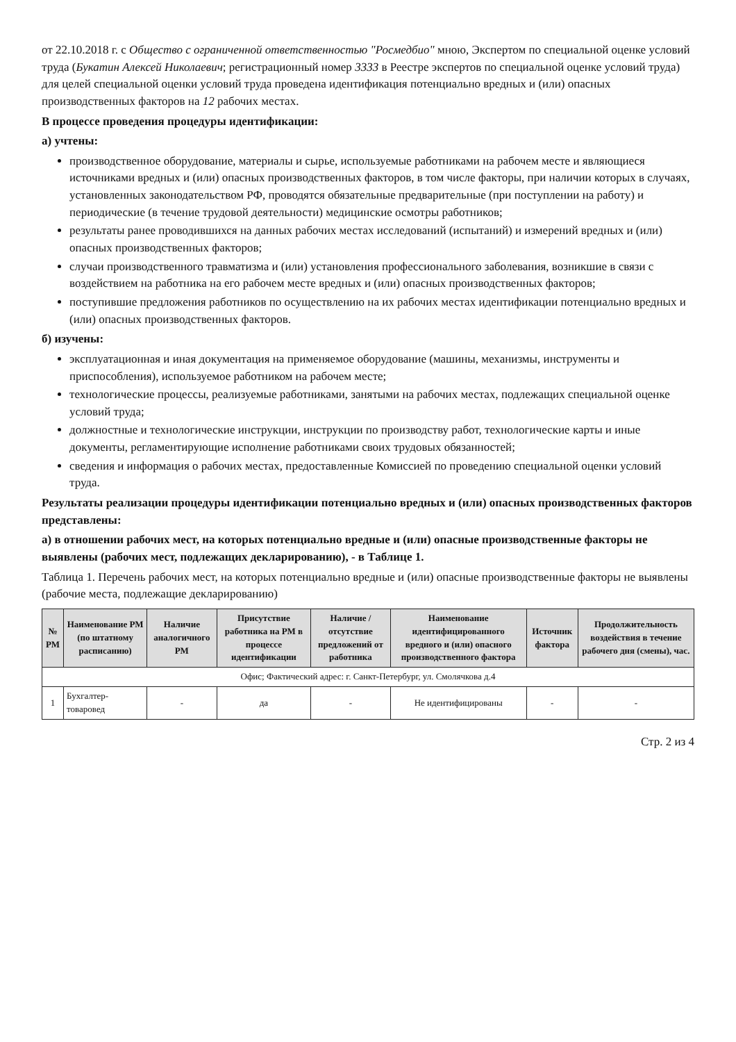от 22.10.2018 г. с Общество с ограниченной ответственностью "Росмедбио" мною, Экспертом по специальной оценке условий труда (Букатин Алексей Николаевич; регистрационный номер 3333 в Реестре экспертов по специальной оценке условий труда) для целей специальной оценки условий труда проведена идентификация потенциально вредных и (или) опасных производственных факторов на 12 рабочих местах.
В процессе проведения процедуры идентификации:
а) учтены:
производственное оборудование, материалы и сырье, используемые работниками на рабочем месте и являющиеся источниками вредных и (или) опасных производственных факторов, в том числе факторы, при наличии которых в случаях, установленных законодательством РФ, проводятся обязательные предварительные (при поступлении на работу) и периодические (в течение трудовой деятельности) медицинские осмотры работников;
результаты ранее проводившихся на данных рабочих местах исследований (испытаний) и измерений вредных и (или) опасных производственных факторов;
случаи производственного травматизма и (или) установления профессионального заболевания, возникшие в связи с воздействием на работника на его рабочем месте вредных и (или) опасных производственных факторов;
поступившие предложения работников по осуществлению на их рабочих местах идентификации потенциально вредных и (или) опасных производственных факторов.
б) изучены:
эксплуатационная и иная документация на применяемое оборудование (машины, механизмы, инструменты и приспособления), используемое работником на рабочем месте;
технологические процессы, реализуемые работниками, занятыми на рабочих местах, подлежащих специальной оценке условий труда;
должностные и технологические инструкции, инструкции по производству работ, технологические карты и иные документы, регламентирующие исполнение работниками своих трудовых обязанностей;
сведения и информация о рабочих местах, предоставленные Комиссией по проведению специальной оценки условий труда.
Результаты реализации процедуры идентификации потенциально вредных и (или) опасных производственных факторов представлены:
а) в отношении рабочих мест, на которых потенциально вредные и (или) опасные производственные факторы не выявлены (рабочих мест, подлежащих декларированию), - в Таблице 1.
Таблица 1. Перечень рабочих мест, на которых потенциально вредные и (или) опасные производственные факторы не выявлены (рабочие места, подлежащие декларированию)
| № РМ | Наименование РМ (по штатному расписанию) | Наличие аналогичного РМ | Присутствие работника на РМ в процессе идентификации | Наличие / отсутствие предложений от работника | Наименование идентифицированного вредного и (или) опасного производственного фактора | Источник фактора | Продолжительность воздействия в течение рабочего дня (смены), час. |
| --- | --- | --- | --- | --- | --- | --- | --- |
| Офис; Фактический адрес: г. Санкт-Петербург, ул. Смолячкова д.4 | | | | | | | |
| 1 | Бухгалтер-товаровед | - | да | - | Не идентифицированы | - | - |
Стр. 2 из 4